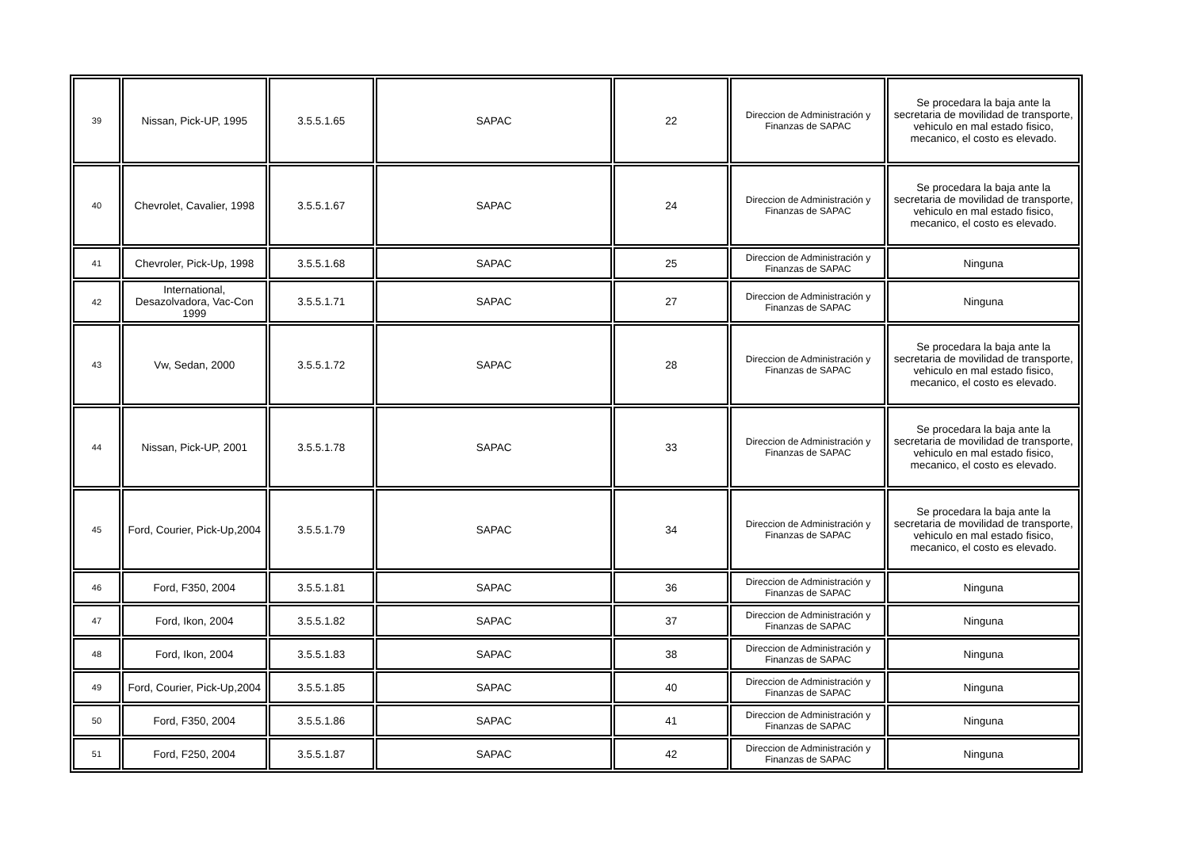| 39 | Nissan, Pick-UP, 1995 | 3.5.5.1.65 | SAPAC | 22 | Direccion de Administración y Finanzas de SAPAC | Se procedara la baja ante la secretaria de movilidad de transporte, vehiculo en mal estado fisico, mecanico, el costo es elevado. |
| 40 | Chevrolet, Cavalier, 1998 | 3.5.5.1.67 | SAPAC | 24 | Direccion de Administración y Finanzas de SAPAC | Se procedara la baja ante la secretaria de movilidad de transporte, vehiculo en mal estado fisico, mecanico, el costo es elevado. |
| 41 | Chevroler, Pick-Up, 1998 | 3.5.5.1.68 | SAPAC | 25 | Direccion de Administración y Finanzas de SAPAC | Ninguna |
| 42 | International, Desazolvadora, Vac-Con 1999 | 3.5.5.1.71 | SAPAC | 27 | Direccion de Administración y Finanzas de SAPAC | Ninguna |
| 43 | Vw, Sedan, 2000 | 3.5.5.1.72 | SAPAC | 28 | Direccion de Administración y Finanzas de SAPAC | Se procedara la baja ante la secretaria de movilidad de transporte, vehiculo en mal estado fisico, mecanico, el costo es elevado. |
| 44 | Nissan, Pick-UP, 2001 | 3.5.5.1.78 | SAPAC | 33 | Direccion de Administración y Finanzas de SAPAC | Se procedara la baja ante la secretaria de movilidad de transporte, vehiculo en mal estado fisico, mecanico, el costo es elevado. |
| 45 | Ford, Courier, Pick-Up,2004 | 3.5.5.1.79 | SAPAC | 34 | Direccion de Administración y Finanzas de SAPAC | Se procedara la baja ante la secretaria de movilidad de transporte, vehiculo en mal estado fisico, mecanico, el costo es elevado. |
| 46 | Ford, F350, 2004 | 3.5.5.1.81 | SAPAC | 36 | Direccion de Administración y Finanzas de SAPAC | Ninguna |
| 47 | Ford, Ikon, 2004 | 3.5.5.1.82 | SAPAC | 37 | Direccion de Administración y Finanzas de SAPAC | Ninguna |
| 48 | Ford, Ikon, 2004 | 3.5.5.1.83 | SAPAC | 38 | Direccion de Administración y Finanzas de SAPAC | Ninguna |
| 49 | Ford, Courier, Pick-Up,2004 | 3.5.5.1.85 | SAPAC | 40 | Direccion de Administración y Finanzas de SAPAC | Ninguna |
| 50 | Ford, F350, 2004 | 3.5.5.1.86 | SAPAC | 41 | Direccion de Administración y Finanzas de SAPAC | Ninguna |
| 51 | Ford, F250, 2004 | 3.5.5.1.87 | SAPAC | 42 | Direccion de Administración y Finanzas de SAPAC | Ninguna |